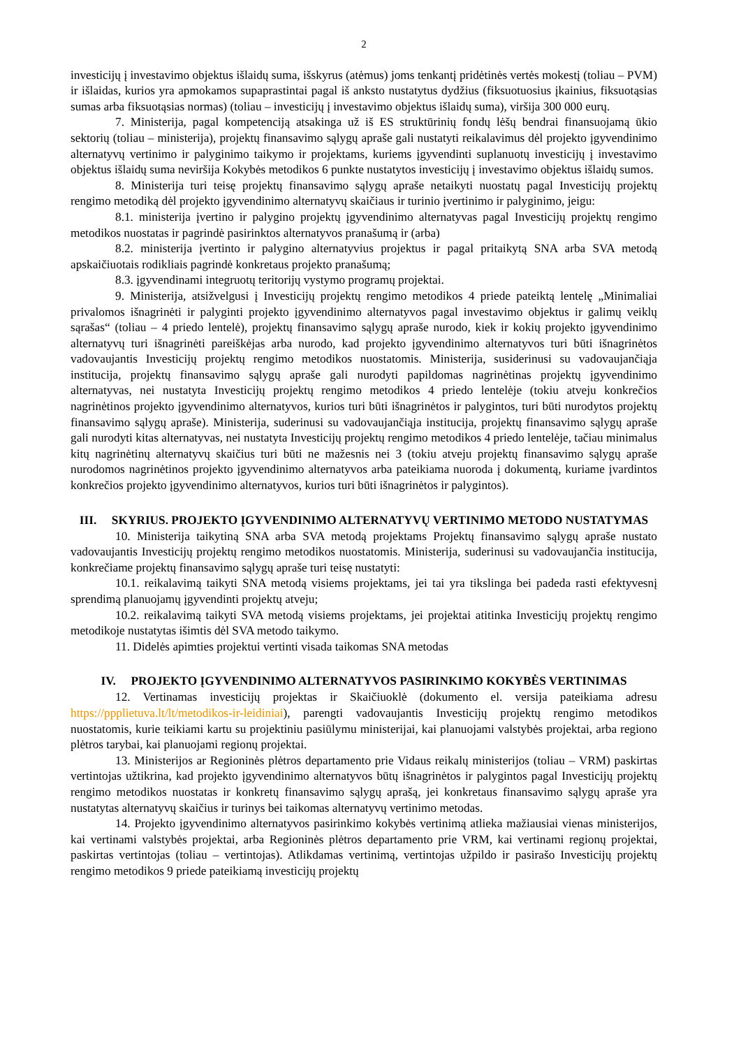2
investicijų į investavimo objektus išlaidų suma, išskyrus (atėmus) joms tenkantį pridėtinės vertės mokestį (toliau – PVM) ir išlaidas, kurios yra apmokamos supaprastintai pagal iš anksto nustatytus dydžius (fiksuotuosius įkainius, fiksuotąsias sumas arba fiksuotąsias normas) (toliau – investicijų į investavimo objektus išlaidų suma), viršija 300 000 eurų.
7. Ministerija, pagal kompetenciją atsakinga už iš ES struktūrinių fondų lėšų bendrai finansuojamą ūkio sektorių (toliau – ministerija), projektų finansavimo sąlygų apraše gali nustatyti reikalavimus dėl projekto įgyvendinimo alternatyvų vertinimo ir palyginimo taikymo ir projektams, kuriems įgyvendinti suplanuotų investicijų į investavimo objektus išlaidų suma neviršija Kokybės metodikos 6 punkte nustatytos investicijų į investavimo objektus išlaidų sumos.
8. Ministerija turi teisę projektų finansavimo sąlygų apraše netaikyti nuostatų pagal Investicijų projektų rengimo metodiką dėl projekto įgyvendinimo alternatyvų skaičiaus ir turinio įvertinimo ir palyginimo, jeigu:
8.1. ministerija įvertino ir palygino projektų įgyvendinimo alternatyvas pagal Investicijų projektų rengimo metodikos nuostatas ir pagrindė pasirinktos alternatyvos pranašumą ir (arba)
8.2. ministerija įvertinto ir palygino alternatyvius projektus ir pagal pritaikytą SNA arba SVA metodą apskaičiuotais rodikliais pagrindė konkretaus projekto pranašumą;
8.3. įgyvendinami integruotų teritorijų vystymo programų projektai.
9. Ministerija, atsižvelgusi į Investicijų projektų rengimo metodikos 4 priede pateiktą lentelę „Minimaliai privalomos išnagrinėti ir palyginti projekto įgyvendinimo alternatyvos pagal investavimo objektus ir galimų veiklų sąrašas“ (toliau – 4 priedo lentelė), projektų finansavimo sąlygų apraše nurodo, kiek ir kokių projekto įgyvendinimo alternatyvų turi išnagrinėti pareiškėjas arba nurodo, kad projekto įgyvendinimo alternatyvos turi būti išnagrinėtos vadovaujantis Investicijų projektų rengimo metodikos nuostatomis. Ministerija, susiderinusi su vadovaujančiąja institucija, projektų finansavimo sąlygų apraše gali nurodyti papildomas nagrinėtinas projektų įgyvendinimo alternatyvas, nei nustatyta Investicijų projektų rengimo metodikos 4 priedo lentelėje (tokiu atveju konkrečios nagrinėtinos projekto įgyvendinimo alternatyvos, kurios turi būti išnagrinėtos ir palygintos, turi būti nurodytos projektų finansavimo sąlygų apraše). Ministerija, suderinusi su vadovaujančiąja institucija, projektų finansavimo sąlygų apraše gali nurodyti kitas alternatyvas, nei nustatyta Investicijų projektų rengimo metodikos 4 priedo lentelėje, tačiau minimalus kitų nagrinėtinų alternatyvų skaičius turi būti ne mažesnis nei 3 (tokiu atveju projektų finansavimo sąlygų apraše nurodomos nagrinėtinos projekto įgyvendinimo alternatyvos arba pateikiama nuoroda į dokumentą, kuriame įvardintos konkrečios projekto įgyvendinimo alternatyvos, kurios turi būti išnagrinėtos ir palygintos).
III. SKYRIUS. PROJEKTO ĮGYVENDINIMO ALTERNATYVŲ VERTINIMO METODO NUSTATYMAS
10. Ministerija taikytiną SNA arba SVA metodą projektams Projektų finansavimo sąlygų apraše nustato vadovaujantis Investicijų projektų rengimo metodikos nuostatomis. Ministerija, suderinusi su vadovaujančia institucija, konkrečiame projektų finansavimo sąlygų apraše turi teisę nustatyti:
10.1. reikalavimą taikyti SNA metodą visiems projektams, jei tai yra tikslinga bei padeda rasti efektyvesnį sprendimą planuojamų įgyvendinti projektų atveju;
10.2. reikalavimą taikyti SVA metodą visiems projektams, jei projektai atitinka Investicijų projektų rengimo metodikoje nustatytas išimtis dėl SVA metodo taikymo.
11. Didelės apimties projektui vertinti visada taikomas SNA metodas
IV. PROJEKTO ĮGYVENDINIMO ALTERNATYVOS PASIRINKIMO KOKYBĖS VERTINIMAS
12. Vertinamas investicijų projektas ir Skaičiuoklė (dokumento el. versija pateikiama adresu https://ppplietuva.lt/lt/metodikos-ir-leidiniai), parengti vadovaujantis Investicijų projektų rengimo metodikos nuostatomis, kurie teikiami kartu su projektiniu pasiūlymu ministerijai, kai planuojami valstybės projektai, arba regiono plėtros tarybai, kai planuojami regionų projektai.
13. Ministerijos ar Regioninės plėtros departamento prie Vidaus reikalų ministerijos (toliau – VRM) paskirtas vertintojas užtikrina, kad projekto įgyvendinimo alternatyvos būtų išnagrinėtos ir palygintos pagal Investicijų projektų rengimo metodikos nuostatas ir konkretų finansavimo sąlygų aprašą, jei konkretaus finansavimo sąlygų apraše yra nustatytas alternatyvų skaičius ir turinys bei taikomas alternatyvų vertinimo metodas.
14. Projekto įgyvendinimo alternatyvos pasirinkimo kokybės vertinimą atlieka mažiausiai vienas ministerijos, kai vertinami valstybės projektai, arba Regioninės plėtros departamento prie VRM, kai vertinami regionų projektai, paskirtas vertintojas (toliau – vertintojas). Atlikdamas vertinimą, vertintojas užpildo ir pasirašo Investicijų projektų rengimo metodikos 9 priede pateikiamą investicijų projektų